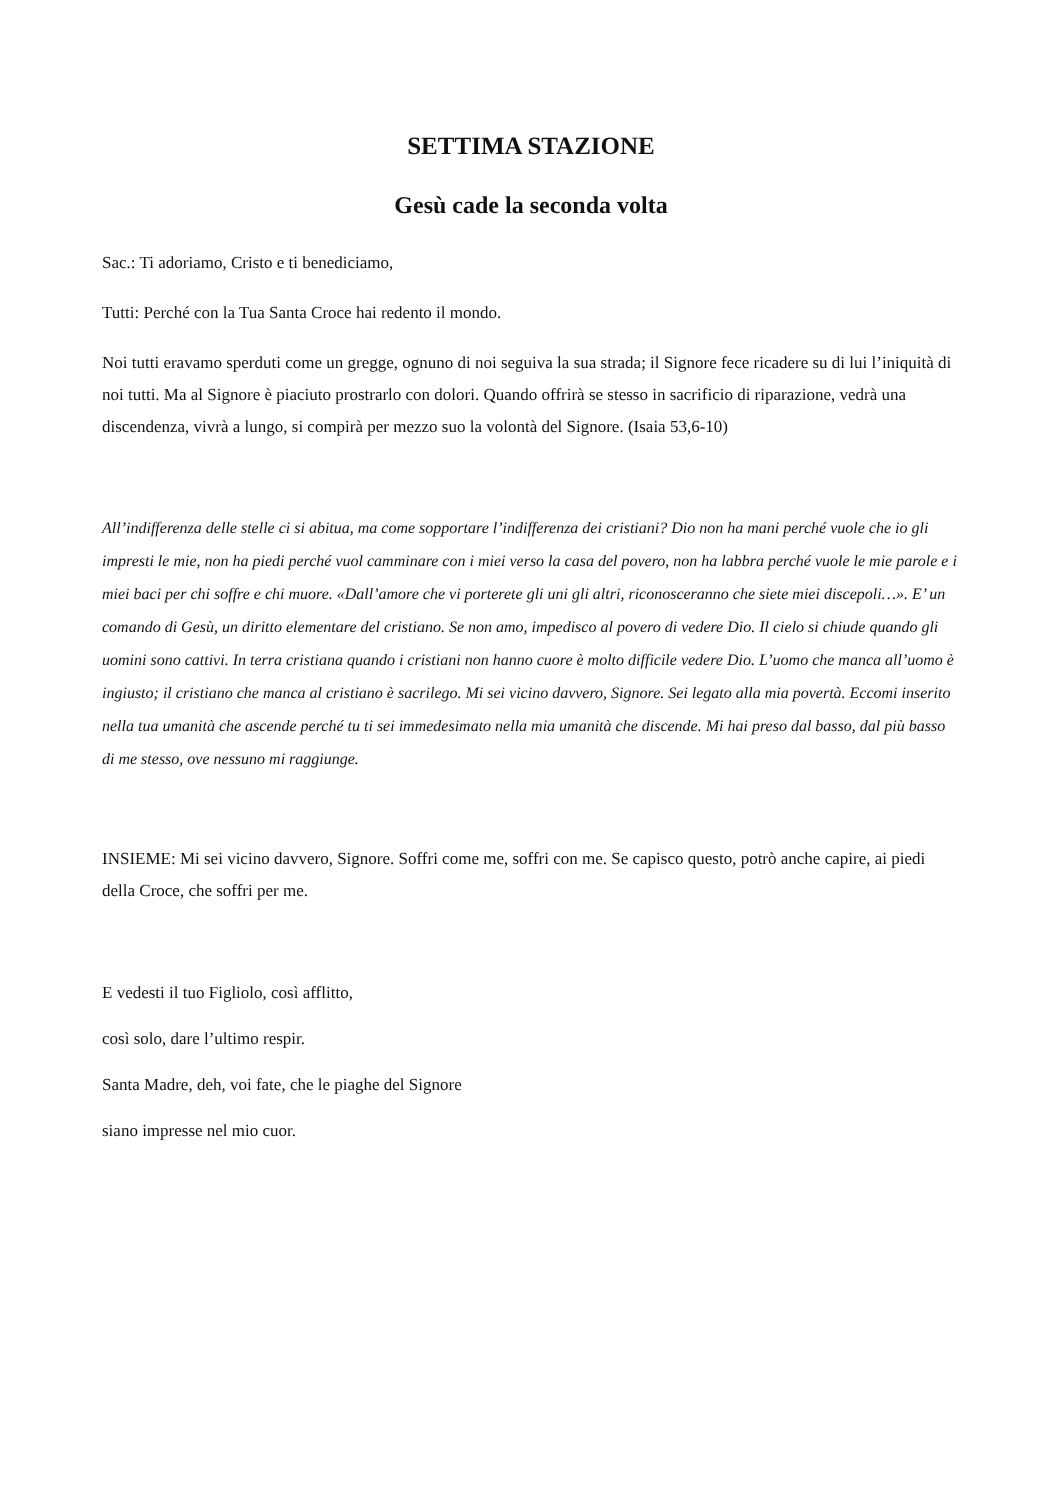SETTIMA STAZIONE
Gesù cade la seconda volta
Sac.: Ti adoriamo, Cristo e ti benediciamo,
Tutti: Perché con la Tua Santa Croce hai redento il mondo.
Noi tutti eravamo sperduti come un gregge, ognuno di noi seguiva la sua strada; il Signore fece ricadere su di lui l’iniquità di noi tutti. Ma al Signore è piaciuto prostrarlo con dolori. Quando offrirà se stesso in sacrificio di riparazione, vedrà una discendenza, vivrà a lungo, si compirà per mezzo suo la volontà del Signore. (Isaia 53,6-10)
All’indifferenza delle stelle ci si abitua, ma come sopportare l’indifferenza dei cristiani? Dio non ha mani perché vuole che io gli impresti le mie, non ha piedi perché vuol camminare con i miei verso la casa del povero, non ha labbra perché vuole le mie parole e i miei baci per chi soffre e chi muore. «Dall’amore che vi porterete gli uni gli altri, riconosceranno che siete miei discepoli…». E’ un comando di Gesù, un diritto elementare del cristiano. Se non amo, impedisco al povero di vedere Dio. Il cielo si chiude quando gli uomini sono cattivi. In terra cristiana quando i cristiani non hanno cuore è molto difficile vedere Dio. L’uomo che manca all’uomo è ingiusto; il cristiano che manca al cristiano è sacrilego. Mi sei vicino davvero, Signore. Sei legato alla mia povertà. Eccomi inserito nella tua umanità che ascende perché tu ti sei immedesimato nella mia umanità che discende. Mi hai preso dal basso, dal più basso di me stesso, ove nessuno mi raggiunge.
INSIEME: Mi sei vicino davvero, Signore. Soffri come me, soffri con me. Se capisco questo, potrò anche capire, ai piedi della Croce, che soffri per me.
E vedesti il tuo Figliolo, così afflitto,
così solo, dare l’ultimo respir.
Santa Madre, deh, voi fate, che le piaghe del Signore
siano impresse nel mio cuor.